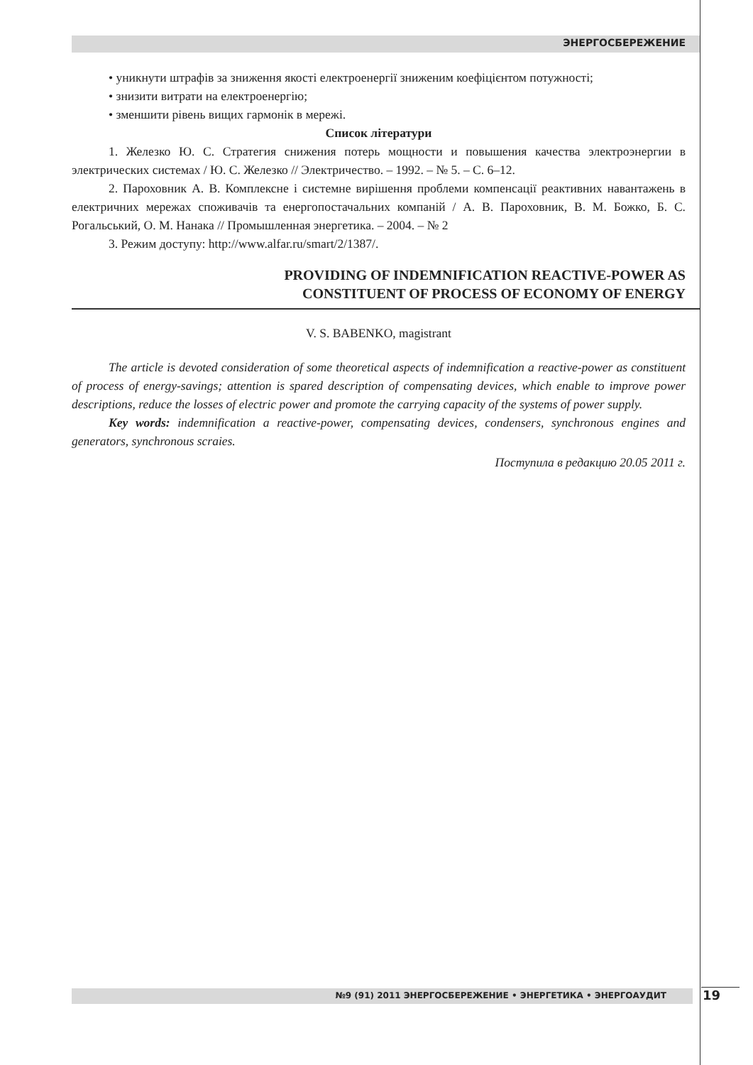ЭНЕРГОСБЕРЕЖЕНИЕ
• уникнути штрафів за зниження якості електроенергії зниженим коефіцієнтом потужності;
• знизити витрати на електроенергію;
• зменшити рівень вищих гармонік в мережі.
Список літератури
1. Железко Ю. С. Стратегия снижения потерь мощности и повышения качества электроэнергии в электрических системах / Ю. С. Железко // Электричество. – 1992. – № 5. – С. 6–12.
2. Пароховник А. В. Комплексне і системне вирішення проблеми компенсації реактивних навантажень в електричних мережах споживачів та енергопостачальних компаній / А. В. Пароховник, В. М. Божко, Б. С. Рогальський, О. М. Нанака // Промышленная энергетика. – 2004. – № 2
3. Режим доступу: http://www.alfar.ru/smart/2/1387/.
PROVIDING OF INDEMNIFICATION REACTIVE-POWER AS
CONSTITUENT OF PROCESS OF ECONOMY OF ENERGY
V. S. BABENKO, magistrant
The article is devoted consideration of some theoretical aspects of indemnification a reactive-power as constituent of process of energy-savings; attention is spared description of compensating devices, which enable to improve power descriptions, reduce the losses of electric power and promote the carrying capacity of the systems of power supply.
Key words: indemnification a reactive-power, compensating devices, condensers, synchronous engines and generators, synchronous scraies.
Поступила в редакцию 20.05 2011 г.
№9 (91) 2011 ЭНЕРГОСБЕРЕЖЕНИЕ • ЭНЕРГЕТИКА • ЭНЕРГОАУДИТ 19